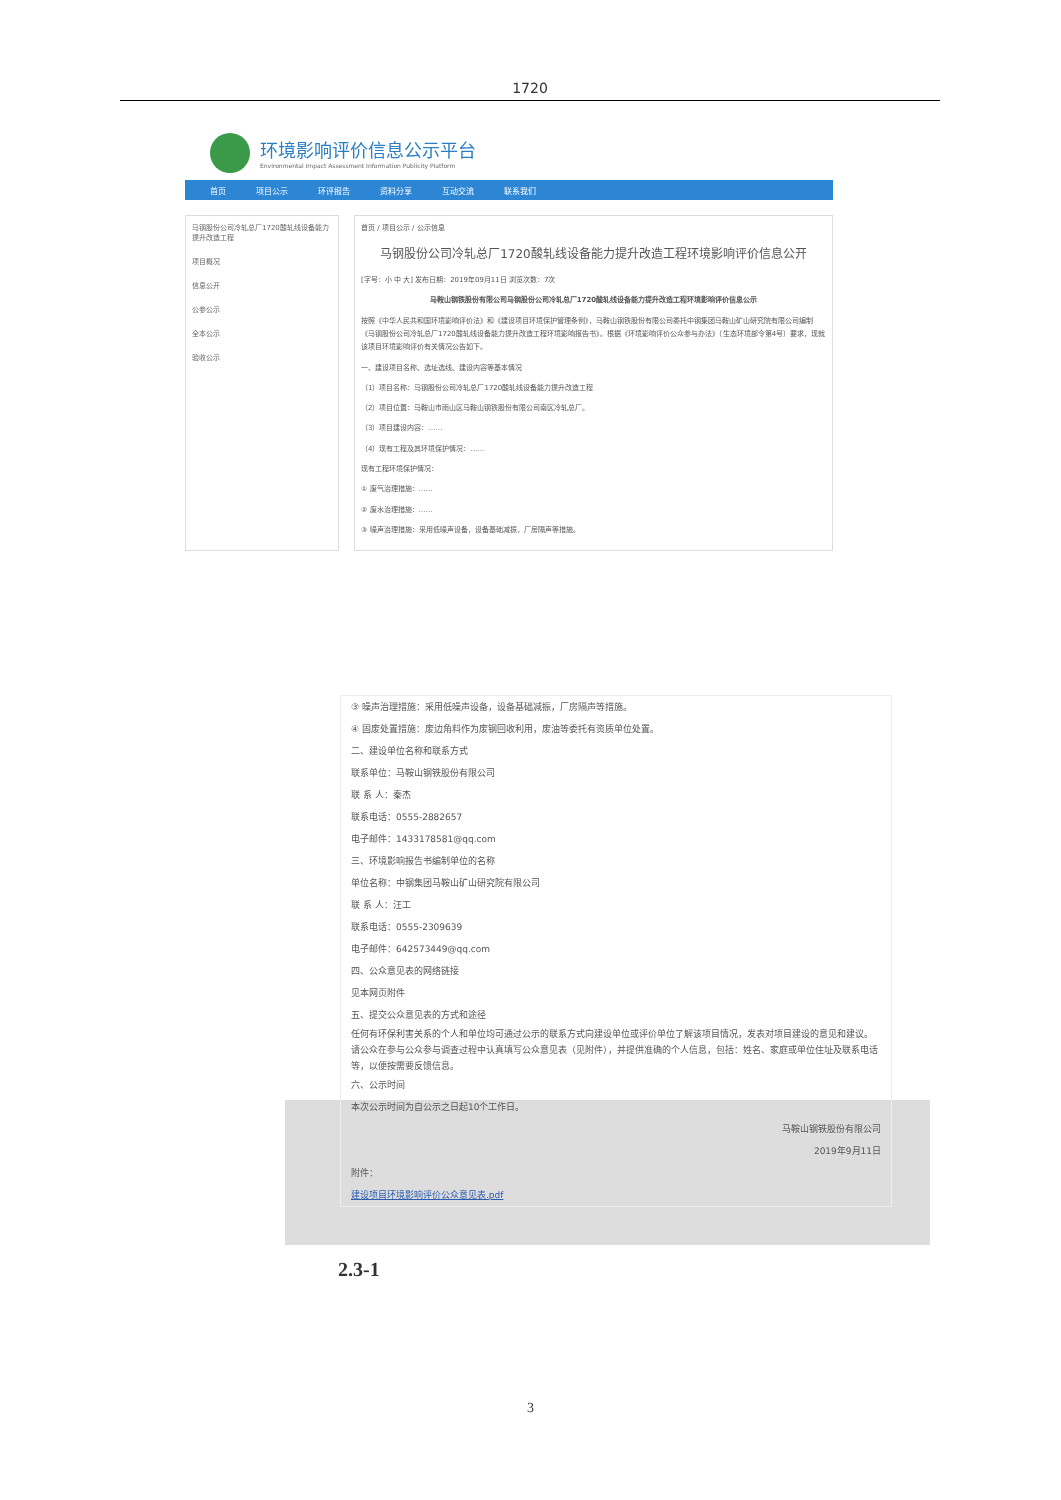1720
环境影响评价信息公示平台
Environmental Impact Assessment Information Publicity Platform
首页 项目公示 环评报告 资料分享 互动交流 联系我们
马钢股份公司冷轧总厂1720酸轧线设备能力提升改造工程
项目概况
信息公开
公参公示
全本公示
验收公示
首页 / 项目公示 / 公示信息
马钢股份公司冷轧总厂1720酸轧线设备能力提升改造工程环境影响评价信息公开
[字号：小 中 大] 发布日期：2019年09月11日 浏览次数：7次
马鞍山钢铁股份有限公司马钢股份公司冷轧总厂1720酸轧线设备能力提升改造工程环境影响评价信息公示
按照《中华人民共和国环境影响评价法》和《建设项目环境保护管理条例》，马鞍山钢铁股份有限公司委托中钢集团马鞍山矿山研究院有限公司编制《马钢股份公司冷轧总厂1720酸轧线设备能力提升改造工程环境影响报告书》。根据《环境影响评价公众参与办法》（生态环境部令第4号）要求，现就该项目环境影响评价有关情况公告如下。
一、建设项目名称、选址选线、建设内容等基本情况
（1）项目名称：马钢股份公司冷轧总厂1720酸轧线设备能力提升改造工程
（2）项目位置：马鞍山市雨山区马鞍山钢铁股份有限公司南区冷轧总厂。
（3）项目建设内容：……
（4）现有工程及其环境保护情况：……
现有工程环境保护情况：
① 废气治理措施：……
② 废水治理措施：……
③ 噪声治理措施：采用低噪声设备，设备基础减振，厂房隔声等措施。
③ 噪声治理措施：采用低噪声设备，设备基础减振，厂房隔声等措施。
④ 固废处置措施：废边角料作为废钢回收利用，废油等委托有资质单位处置。
二、建设单位名称和联系方式
联系单位：马鞍山钢铁股份有限公司
联 系 人：秦杰
联系电话：0555-2882657
电子邮件：1433178581@qq.com
三、环境影响报告书编制单位的名称
单位名称：中钢集团马鞍山矿山研究院有限公司
联 系 人：汪工
联系电话：0555-2309639
电子邮件：642573449@qq.com
四、公众意见表的网络链接
见本网页附件
五、提交公众意见表的方式和途径
任何有环保利害关系的个人和单位均可通过公示的联系方式向建设单位或评价单位了解该项目情况，发表对项目建设的意见和建议。请公众在参与公众参与调查过程中认真填写公众意见表（见附件），并提供准确的个人信息，包括：姓名、家庭或单位住址及联系电话等，以便按需要反馈信息。
六、公示时间
本次公示时间为自公示之日起10个工作日。
马鞍山钢铁股份有限公司
2019年9月11日
附件：
建设项目环境影响评价公众意见表.pdf
2.3-1
3